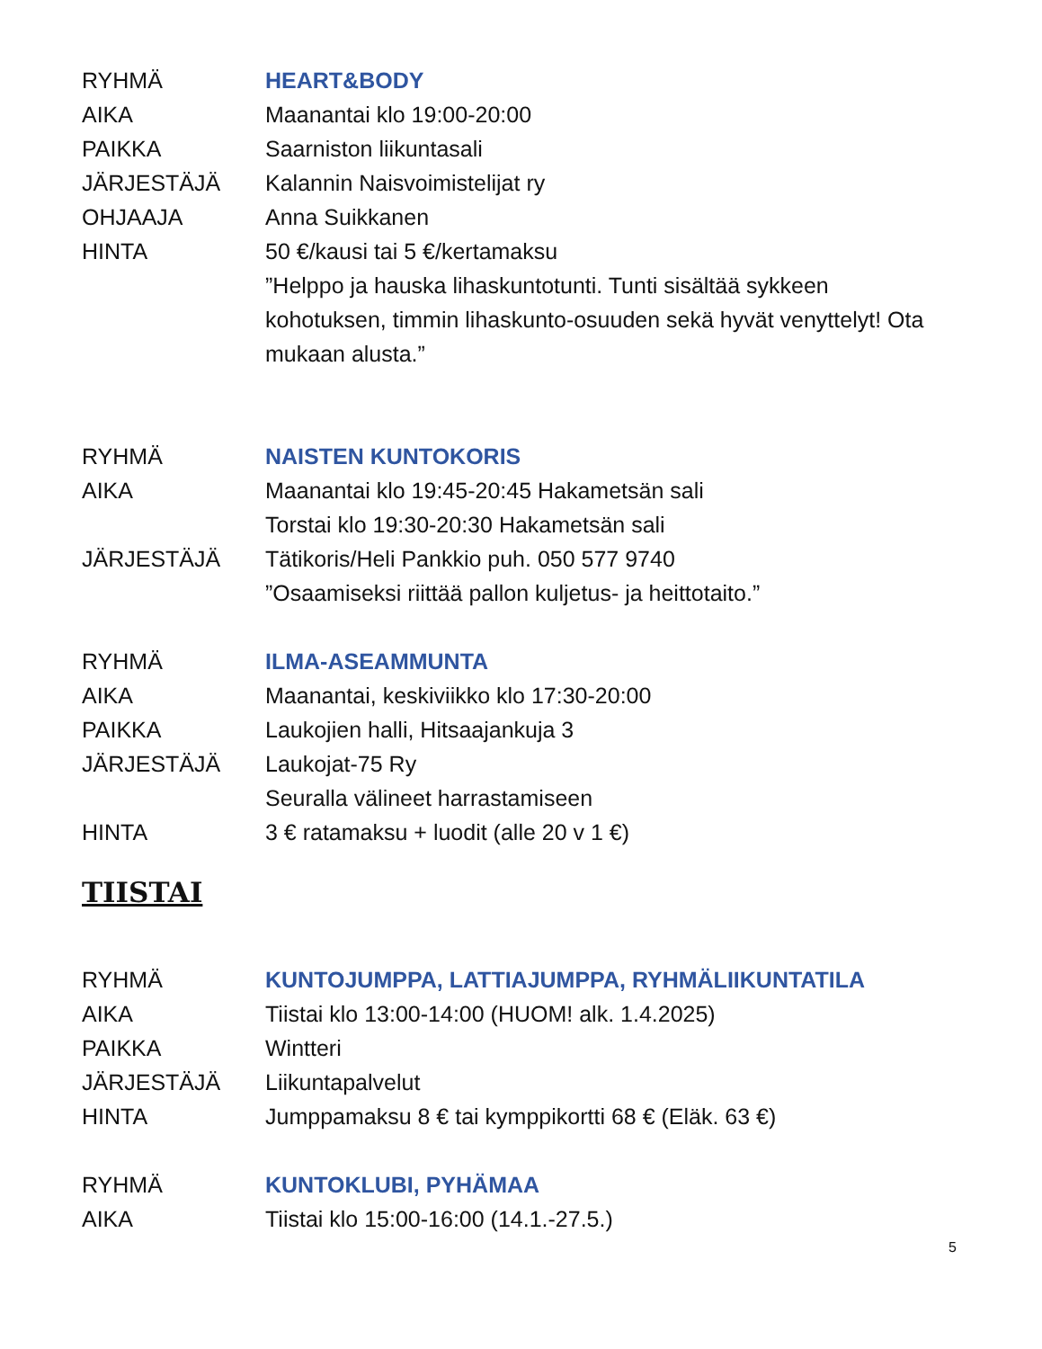RYHMÄ HEART&BODY
AIKA Maanantai klo 19:00-20:00
PAIKKA Saarniston liikuntasali
JÄRJESTÄJÄ Kalannin Naisvoimistelijat ry
OHJAAJA Anna Suikkanen
HINTA 50 €/kausi tai 5 €/kertamaksu
”Helppo ja hauska lihaskuntotunti. Tunti sisältää sykkeen kohotuksen, timmin lihaskunto-osuuden sekä hyvät venyttelyt! Ota mukaan alusta.”
RYHMÄ NAISTEN KUNTOKORIS
AIKA Maanantai klo 19:45-20:45 Hakametsän sali
Torstai klo 19:30-20:30 Hakametsän sali
JÄRJESTÄJÄ Tätikoris/Heli Pankkio puh. 050 577 9740
”Osaamiseksi riittää pallon kuljetus- ja heittotaito.”
RYHMÄ ILMA-ASEAMMUNTA
AIKA Maanantai, keskiviikko klo 17:30-20:00
PAIKKA Laukojien halli, Hitsaajankuja 3
JÄRJESTÄJÄ Laukojat-75 Ry
Seuralla välineet harrastamiseen
HINTA 3 € ratamaksu + luodit (alle 20 v 1 €)
TIISTAI
RYHMÄ KUNTOJUMPPA, LATTIAJUMPPA, RYHMÄLIIKUNTATILA
AIKA Tiistai klo 13:00-14:00 (HUOM! alk. 1.4.2025)
PAIKKA Wintteri
JÄRJESTÄJÄ Liikuntapalvelut
HINTA Jumppamaksu 8 € tai kymppikortti 68 € (Eläk. 63 €)
RYHMÄ KUNTOKLUBI, PYHÄMAA
AIKA Tiistai klo 15:00-16:00 (14.1.-27.5.)
5